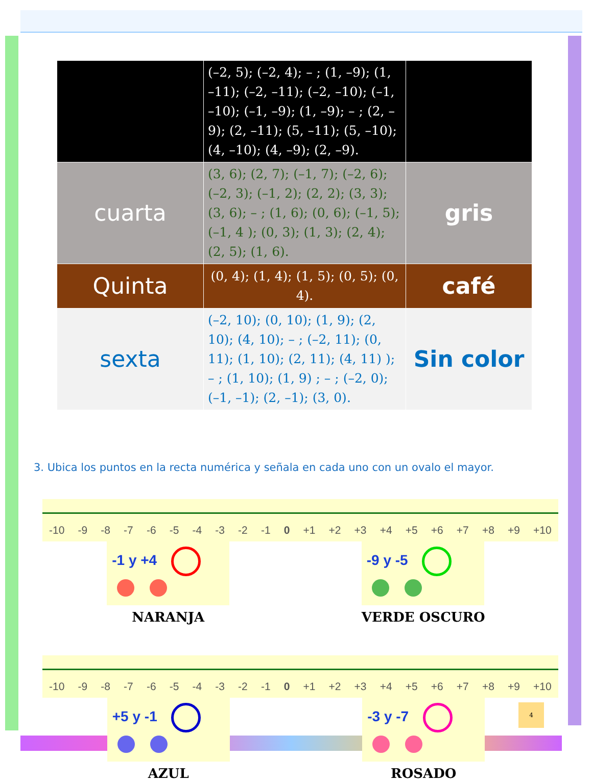| | (–2, 5); (–2, 4); – ; (1, –9); (1, –11); (–2, –11); (–2, –10); (–1, –10); (–1, –9); (1, –9); – ; (2, –9); (2, –11); (5, –11); (5, –10); (4, –10); (4, –9); (2, –9). | |
| cuarta | (3, 6); (2, 7); (–1, 7); (–2, 6); (–2, 3); (–1, 2); (2, 2); (3, 3); (3, 6); – ; (1, 6); (0, 6); (–1, 5); (–1, 4 ); (0, 3); (1, 3); (2, 4); (2, 5); (1, 6). | gris |
| Quinta | (0, 4); (1, 4); (1, 5); (0, 5); (0, 4). | café |
| sexta | (–2, 10); (0, 10); (1, 9); (2, 10); (4, 10); – ; (–2, 11); (0, 11); (1, 10); (2, 11); (4, 11) ); – ; (1, 10); (1, 9) ; – ; (–2, 0); (–1, –1); (2, –1); (3, 0). | Sin color |
3. Ubica los puntos en la recta numérica y señala en cada uno con un ovalo el mayor.
-10 -9 -8 -7 -6 -5 -4 -3 -2 -1 0 +1 +2 +3 +4 +5 +6 +7 +8 +9 +10
-1 y +4
NARANJA
-9 y -5
VERDE OSCURO
-10 -9 -8 -7 -6 -5 -4 -3 -2 -1 0 +1 +2 +3 +4 +5 +6 +7 +8 +9 +10
+5 y -1
AZUL
-3 y -7
ROSADO
4